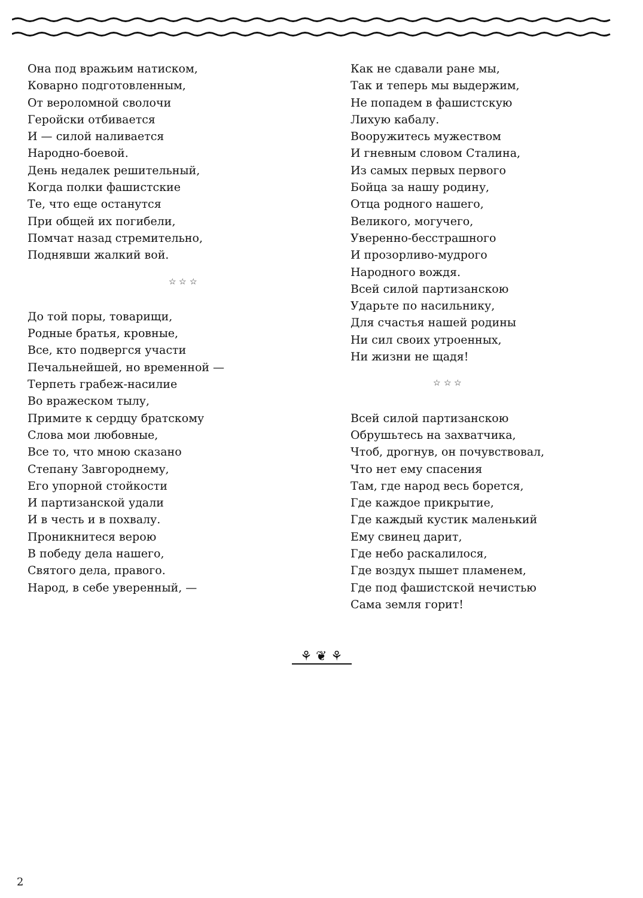Она под вражьим натиском,
Коварно подготовленным,
От вероломной сволочи
Геройски отбивается
И — силой наливается
Народно-боевой.
День недалек решительный,
Когда полки фашистские
Те, что еще останутся
При общей их погибели,
Помчат назад стремительно,
Поднявши жалкий вой.
☆ ☆ ☆
До той поры, товарищи,
Родные братья, кровные,
Все, кто подвергся участи
Печальнейшей, но временной —
Терпеть грабеж-насилие
Во вражеском тылу,
Примите к сердцу братскому
Слова мои любовные,
Все то, что мною сказано
Степану Завгороднему,
Его упорной стойкости
И партизанской удали
И в честь и в похвалу.
Проникнитеся верою
В победу дела нашего,
Святого дела, правого.
Народ, в себе уверенный, —
Как не сдавали ране мы,
Так и теперь мы выдержим,
Не попадем в фашистскую
Лихую кабалу.
Вооружитесь мужеством
И гневным словом Сталина,
Из самых первых первого
Бойца за нашу родину,
Отца родного нашего,
Великого, могучего,
Уверенно-бесстрашного
И прозорливо-мудрого
Народного вождя.
Всей силой партизанскою
Ударьте по насильнику,
Для счастья нашей родины
Ни сил своих утроенных,
Ни жизни не щадя!
☆ ☆ ☆
Всей силой партизанскою
Обрушьтесь на захватчика,
Чтоб, дрогнув, он почувствовал,
Что нет ему спасения
Там, где народ весь борется,
Где каждое прикрытие,
Где каждый кустик маленький
Ему свинец дарит,
Где небо раскалилося,
Где воздух пышет пламенем,
Где под фашистской нечистью
Сама земля горит!
⚘ ❦ ⚘
2